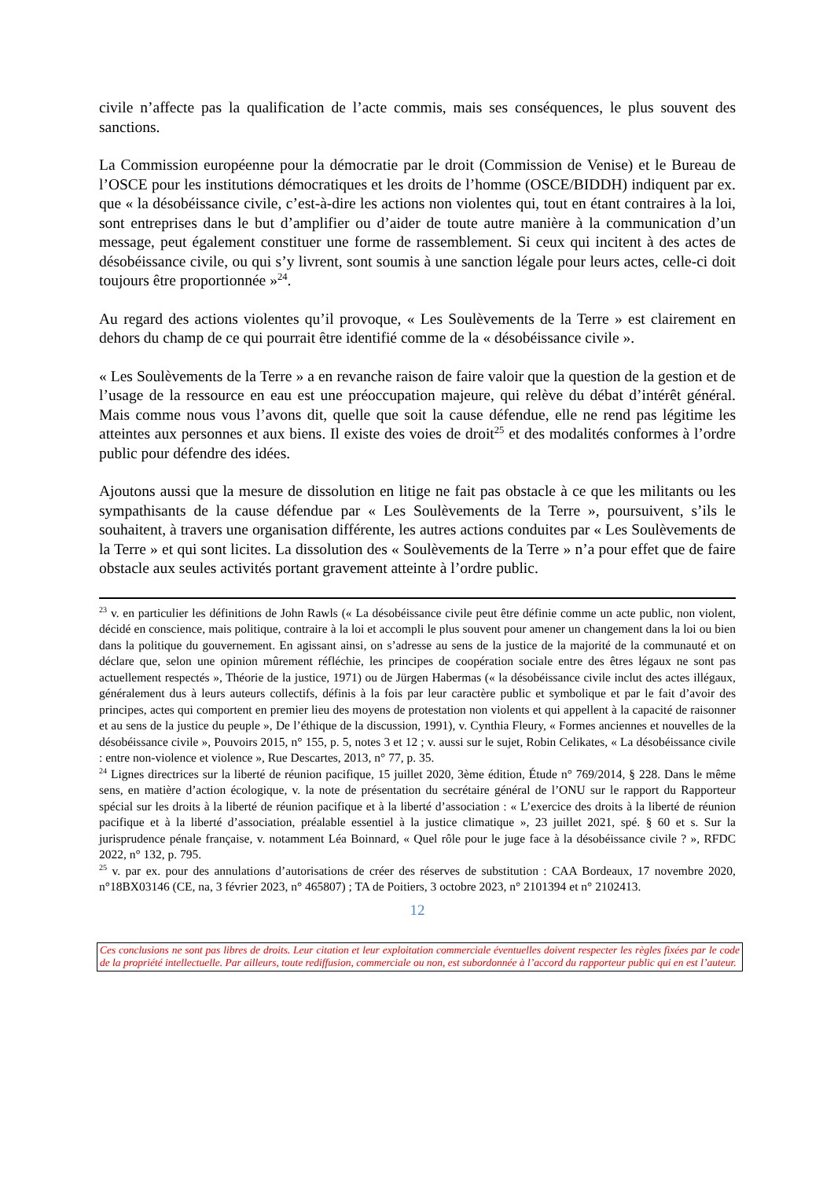civile n’affecte pas la qualification de l’acte commis, mais ses conséquences, le plus souvent des sanctions.
La Commission européenne pour la démocratie par le droit (Commission de Venise) et le Bureau de l’OSCE pour les institutions démocratiques et les droits de l’homme (OSCE/BIDDH) indiquent par ex. que « la désobéissance civile, c’est-à-dire les actions non violentes qui, tout en étant contraires à la loi, sont entreprises dans le but d’amplifier ou d’aider de toute autre manière à la communication d’un message, peut également constituer une forme de rassemblement. Si ceux qui incitent à des actes de désobéissance civile, ou qui s’y livrent, sont soumis à une sanction légale pour leurs actes, celle-ci doit toujours être proportionnée »<sup>24</sup>.
Au regard des actions violentes qu’il provoque, « Les Soulèvements de la Terre » est clairement en dehors du champ de ce qui pourrait être identifié comme de la « désobéissance civile ».
« Les Soulèvements de la Terre » a en revanche raison de faire valoir que la question de la gestion et de l’usage de la ressource en eau est une préoccupation majeure, qui relève du débat d’intérêt général. Mais comme nous vous l’avons dit, quelle que soit la cause défendue, elle ne rend pas légitime les atteintes aux personnes et aux biens. Il existe des voies de droit<sup>25</sup> et des modalités conformes à l’ordre public pour défendre des idées.
Ajoutons aussi que la mesure de dissolution en litige ne fait pas obstacle à ce que les militants ou les sympathisants de la cause défendue par « Les Soulèvements de la Terre », poursuivent, s’ils le souhaitent, à travers une organisation différente, les autres actions conduites par « Les Soulèvements de la Terre » et qui sont licites. La dissolution des « Soulèvements de la Terre » n’a pour effet que de faire obstacle aux seules activités portant gravement atteinte à l’ordre public.
<sup>23</sup> v. en particulier les définitions de John Rawls (« La désobéissance civile peut être définie comme un acte public, non violent, décidé en conscience, mais politique, contraire à la loi et accompli le plus souvent pour amener un changement dans la loi ou bien dans la politique du gouvernement. En agissant ainsi, on s’adresse au sens de la justice de la majorité de la communauté et on déclare que, selon une opinion mûrement réfléchie, les principes de coopération sociale entre des êtres légaux ne sont pas actuellement respectés », Théorie de la justice, 1971) ou de Jürgen Habermas (« la désobéissance civile inclut des actes illégaux, généralement dus à leurs auteurs collectifs, définis à la fois par leur caractère public et symbolique et par le fait d’avoir des principes, actes qui comportent en premier lieu des moyens de protestation non violents et qui appellent à la capacité de raisonner et au sens de la justice du peuple », De l’éthique de la discussion, 1991), v. Cynthia Fleury, « Formes anciennes et nouvelles de la désobéissance civile », Pouvoirs 2015, n° 155, p. 5, notes 3 et 12 ; v. aussi sur le sujet, Robin Celikates, « La désobéissance civile : entre non-violence et violence », Rue Descartes, 2013, n° 77, p. 35.
<sup>24</sup> Lignes directrices sur la liberté de réunion pacifique, 15 juillet 2020, 3ème édition, Étude n° 769/2014, § 228. Dans le même sens, en matière d’action écologique, v. la note de présentation du secrétaire général de l’ONU sur le rapport du Rapporteur spécial sur les droits à la liberté de réunion pacifique et à la liberté d’association : « L’exercice des droits à la liberté de réunion pacifique et à la liberté d’association, préalable essentiel à la justice climatique », 23 juillet 2021, spé. § 60 et s. Sur la jurisprudence pénale française, v. notamment Léa Boinnard, « Quel rôle pour le juge face à la désobéissance civile ? », RFDC 2022, n° 132, p. 795.
<sup>25</sup> v. par ex. pour des annulations d’autorisations de créer des réserves de substitution : CAA Bordeaux, 17 novembre 2020, n°18BX03146 (CE, na, 3 février 2023, n° 465807) ; TA de Poitiers, 3 octobre 2023, n° 2101394 et n° 2102413.
12
Ces conclusions ne sont pas libres de droits. Leur citation et leur exploitation commerciale éventuelles doivent respecter les règles fixées par le code de la propriété intellectuelle. Par ailleurs, toute rediffusion, commerciale ou non, est subordonnée à l’accord du rapporteur public qui en est l’auteur.